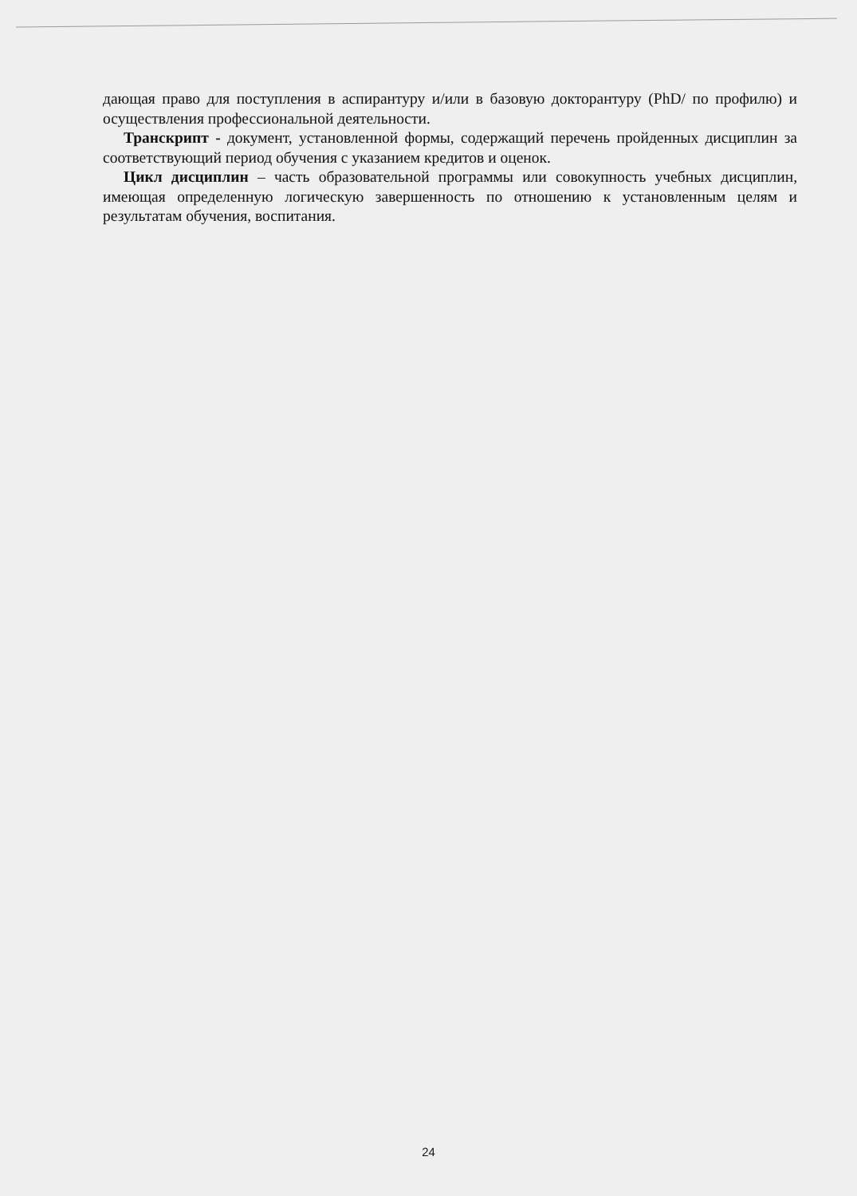дающая право для поступления в аспирантуру и/или в базовую докторантуру (PhD/ по профилю) и осуществления профессиональной деятельности.
Транскрипт - документ, установленной формы, содержащий перечень пройденных дисциплин за соответствующий период обучения с указанием кредитов и оценок.
Цикл дисциплин – часть образовательной программы или совокупность учебных дисциплин, имеющая определенную логическую завершенность по отношению к установленным целям и результатам обучения, воспитания.
24